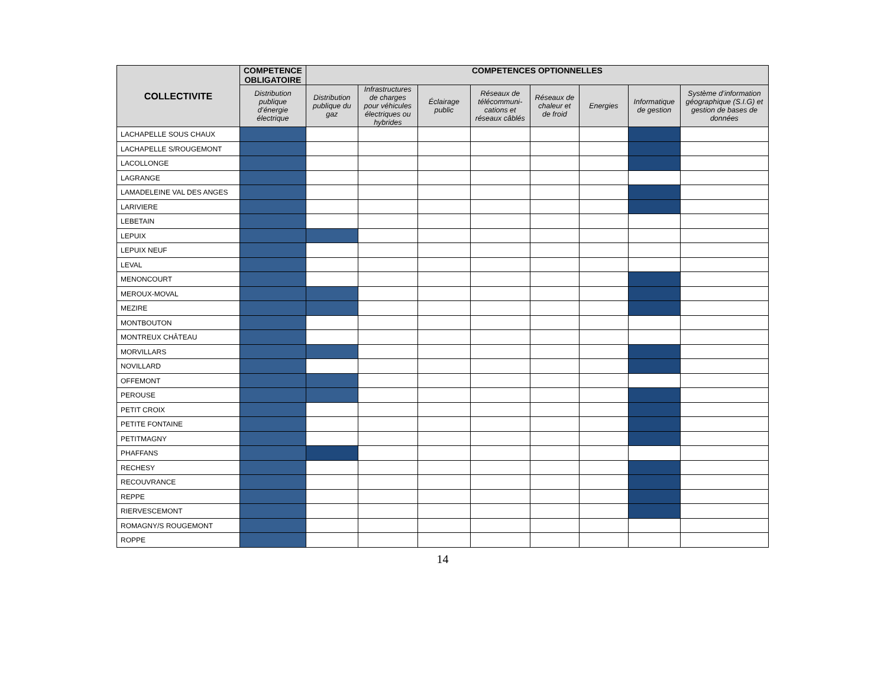| COLLECTIVITE | COMPETENCE OBLIGATOIRE | COMPETENCES OPTIONNELLES | | | | | | | |
| --- | --- | --- | --- | --- | --- | --- | --- | --- | --- |
| | Distribution publique d’énergie électrique | Distribution publique du gaz | Infrastructures de charges pour véhicules électriques ou hybrides | Éclairage public | Réseaux de télécommuni-cations et réseaux câblés | Réseaux de chaleur et de froid | Energies | Informatique de gestion | Système d’information géographique (S.I.G) et gestion de bases de données |
| LACHAPELLE SOUS CHAUX | | | | | | | | | |
| LACHAPELLE S/ROUGEMONT | | | | | | | | | |
| LACOLLONGE | | | | | | | | | |
| LAGRANGE | | | | | | | | | |
| LAMADELEINE VAL DES ANGES | | | | | | | | | |
| LARIVIERE | | | | | | | | | |
| LEBETAIN | | | | | | | | | |
| LEPUIX | | | | | | | | | |
| LEPUIX NEUF | | | | | | | | | |
| LEVAL | | | | | | | | | |
| MENONCOURT | | | | | | | | | |
| MEROUX-MOVAL | | | | | | | | | |
| MEZIRE | | | | | | | | | |
| MONTBOUTON | | | | | | | | | |
| MONTREUX CHÂTEAU | | | | | | | | | |
| MORVILLARS | | | | | | | | | |
| NOVILLARD | | | | | | | | | |
| OFFEMONT | | | | | | | | | |
| PEROUSE | | | | | | | | | |
| PETIT CROIX | | | | | | | | | |
| PETITE FONTAINE | | | | | | | | | |
| PETITMAGNY | | | | | | | | | |
| PHAFFANS | | | | | | | | | |
| RECHESY | | | | | | | | | |
| RECOUVRANCE | | | | | | | | | |
| REPPE | | | | | | | | | |
| RIERVESCEMONT | | | | | | | | | |
| ROMAGNY/S ROUGEMONT | | | | | | | | | |
| ROPPE | | | | | | | | | |
14